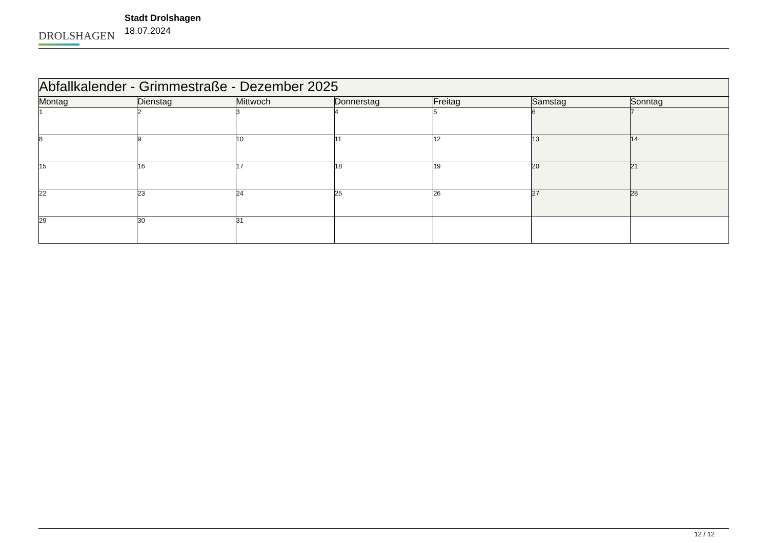DROLSHAGEN
Stadt Drolshagen
18.07.2024
| Abfallkalender - Grimmestraße - Dezember 2025 | | | | | | |
| Montag | Dienstag | Mittwoch | Donnerstag | Freitag | Samstag | Sonntag |
| 1 | 2 | 3 | 4 | 5 | 6 | 7 |
| 8 | 9 | 10 | 11 | 12 | 13 | 14 |
| 15 | 16 | 17 | 18 | 19 | 20 | 21 |
| 22 | 23 | 24 | 25 | 26 | 27 | 28 |
| 29 | 30 | 31 | | | | |
12 / 12